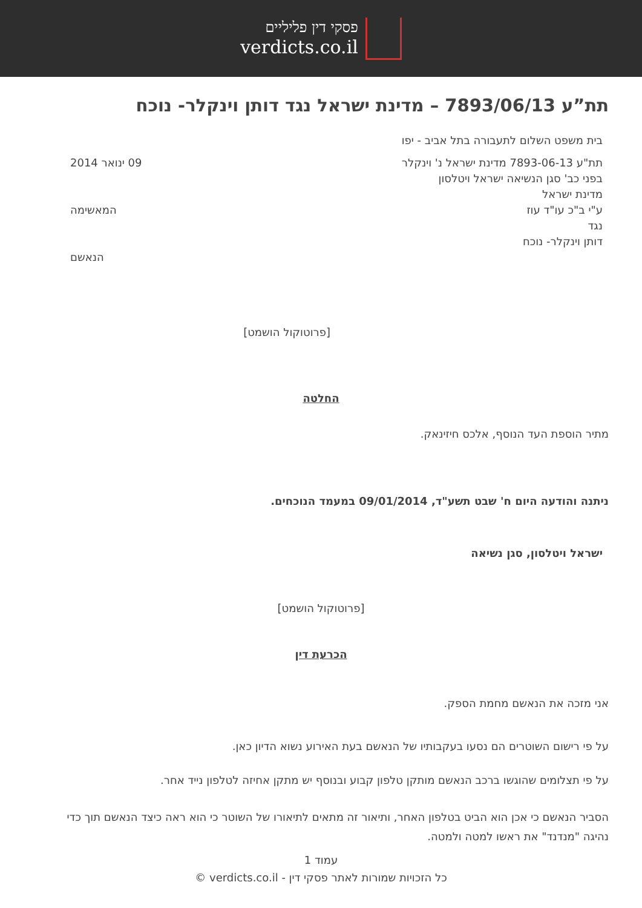פסקי דין פליליים
verdicts.co.il
תת”ע 7893/06/13 – מדינת ישראל נגד דותן וינקלר- נוכח
בית משפט השלום לתעבורה בתל אביב - יפו
תת"ע 7893-06-13 מדינת ישראל נ' וינקלר
בפני כב' סגן הנשיאה ישראל ויטלסון
מדינת ישראל
ע"י ב"כ עו"ד עוז
נגד
דותן וינקלר- נוכח
09 ינואר 2014
המאשימה
הנאשם
[פרוטוקול הושמט]
החלטה
מתיר הוספת העד הנוסף, אלכס חיזינאק.
ניתנה והודעה היום ח' שבט תשע"ד, 09/01/2014 במעמד הנוכחים.
ישראל ויטלסון, סגן נשיאה
[פרוטוקול הושמט]
הכרעת דין
אני מזכה את הנאשם מחמת הספק.
על פי רישום השוטרים הם נסעו בעקבותיו של הנאשם בעת האירוע נשוא הדיון כאן.
על פי תצלומים שהוגשו ברכב הנאשם מותקן טלפון קבוע ובנוסף יש מתקן אחיזה לטלפון נייד אחר.
הסביר הנאשם כי אכן הוא הביט בטלפון האחר, ותיאור זה מתאים לתיאורו של השוטר כי הוא ראה כיצד הנאשם תוך כדי נהיגה "מנדנד" את ראשו למטה ולמטה.
עמוד 1
כל הזכויות שמורות לאתר פסקי דין - verdicts.co.il ©